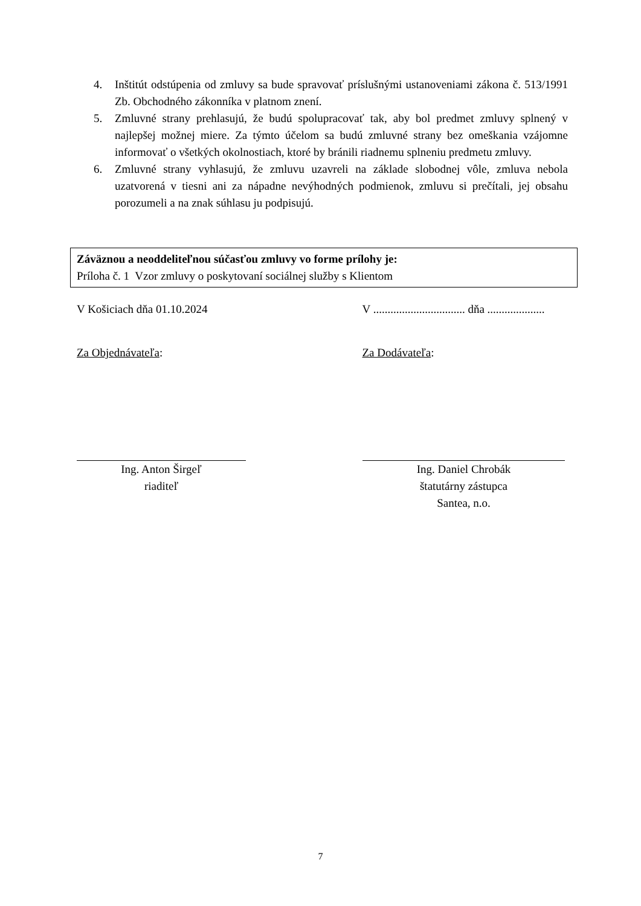4. Inštitút odstúpenia od zmluvy sa bude spravovať príslušnými ustanoveniami zákona č. 513/1991 Zb. Obchodného zákonníka v platnom znení.
5. Zmluvné strany prehlasujú, že budú spolupracovať tak, aby bol predmet zmluvy splnený v najlepšej možnej miere. Za týmto účelom sa budú zmluvné strany bez omeškania vzájomne informovať o všetkých okolnostiach, ktoré by bránili riadnemu splneniu predmetu zmluvy.
6. Zmluvné strany vyhlasujú, že zmluvu uzavreli na základe slobodnej vôle, zmluva nebola uzatvorená v tiesni ani za nápadne nevýhodných podmienok, zmluvu si prečítali, jej obsahu porozumeli a na znak súhlasu ju podpisujú.
Záväznou a neoddeliteľnou súčasťou zmluvy vo forme prílohy je:
Príloha č. 1 Vzor zmluvy o poskytovaní sociálnej služby s Klientom
V Košiciach dňa 01.10.2024 V ................................ dňa ....................
Za Objednávateľa: Za Dodávateľa:
Ing. Anton Širgeľ
riaditeľ
Ing. Daniel Chrobák
štatutárny zástupca
Santea, n.o.
7